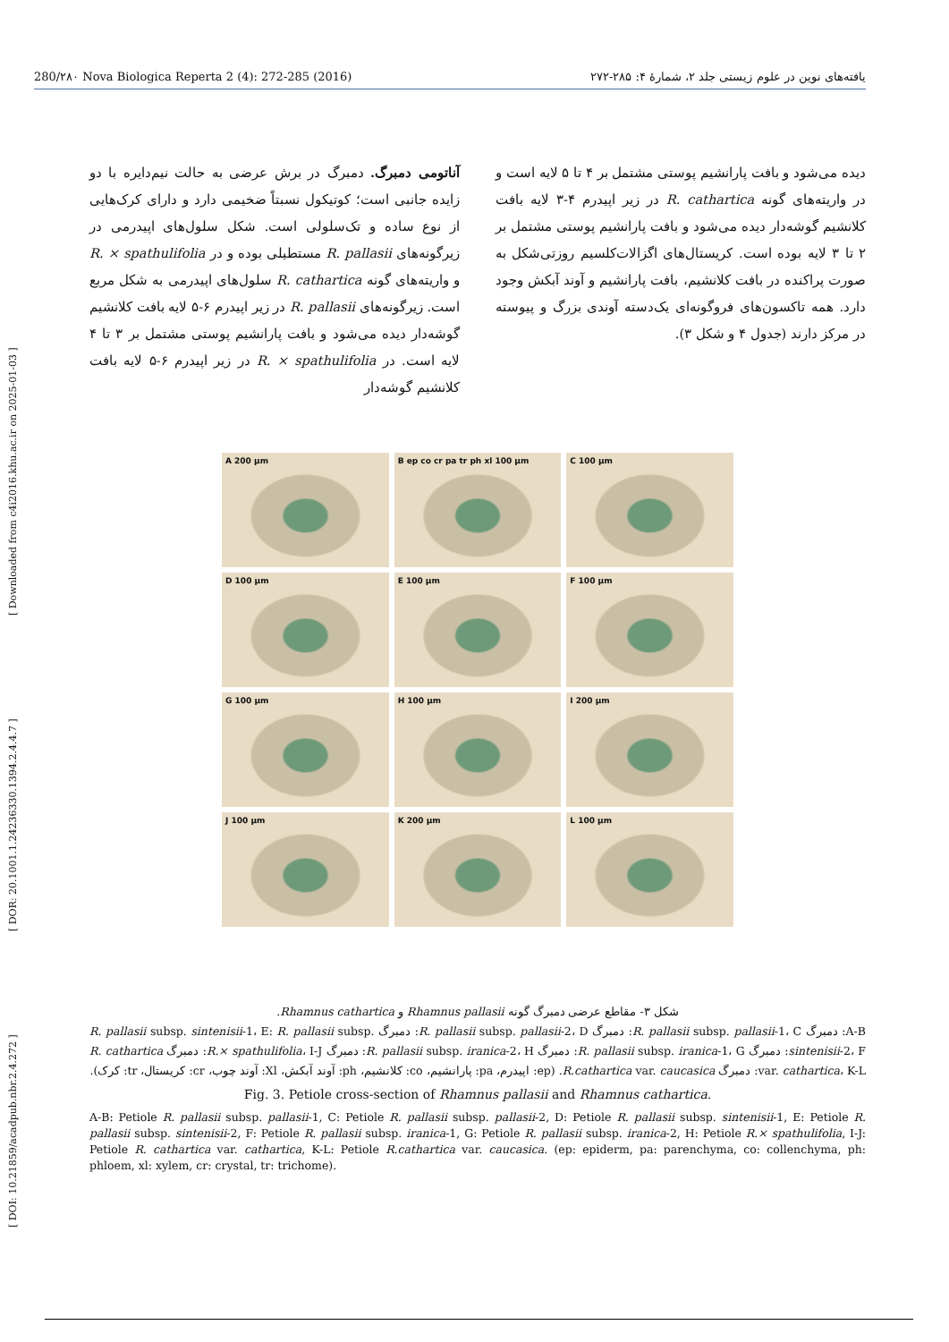[ DOI: 10.21859/acadpub.nbr.2.4.272 ] [ DOR: 20.1001.1.24236330.1394.2.4.4.7 ] [ Downloaded from c4i2016.khu.ac.ir on 2025-01-03 ]
280/۲۸۰ Nova Biologica Reperta 2 (4): 272-285 (2016) یافته‌های نوین در علوم زیستی جلد ۲، شمارهٔ ۴: ۲۸۵-۲۷۲
آناتومی دمبرگ. دمبرگ در برش عرضی به حالت نیم‌دایره با دو زایده جانبی است؛ کوتیکول نسبتاً ضخیمی دارد و دارای کرک‌هایی از نوع ساده و تک‌سلولی است. شکل سلول‌های اپیدرمی در زیرگونه‌های R. pallasii مستطیلی بوده و در R. × spathulifolia و واریته‌های گونه R. cathartica سلول‌های اپیدرمی به شکل مربع است. زیرگونه‌های R. pallasii در زیر اپیدرم ۶-۵ لایه بافت کلانشیم گوشه‌دار دیده می‌شود و بافت پارانشیم پوستی مشتمل بر ۳ تا ۴ لایه است. در R. × spathulifolia در زیر اپیدرم ۶-۵ لایه بافت کلانشیم گوشه‌دار
دیده می‌شود و بافت پارانشیم پوستی مشتمل بر ۴ تا ۵ لایه است و در واریته‌های گونه R. cathartica در زیر اپیدرم ۴-۳ لایه بافت کلانشیم گوشه‌دار دیده می‌شود و بافت پارانشیم پوستی مشتمل بر ۲ تا ۳ لایه بوده است. کریستال‌های اگزالات‌کلسیم روزتی‌شکل به صورت پراکنده در بافت کلانشیم، بافت پارانشیم و آوند آبکش وجود دارد. همه تاکسون‌های فروگونه‌ای یک‌دسته آوندی بزرگ و پیوسته در مرکز دارند (جدول ۴ و شکل ۳).
A 200 µm
B ep co cr pa tr ph xl 100 µm
C 100 µm
D 100 µm
E 100 µm
F 100 µm
G 100 µm
H 100 µm
I 200 µm
J 100 µm
K 200 µm
L 100 µm
شکل ۳- مقاطع عرضی دمبرگ گونه Rhamnus pallasii و Rhamnus cathartica.
A-B: دمبرگ R. pallasii subsp. pallasii-1، C: دمبرگ R. pallasii subsp. pallasii-2، D: دمبرگ R. pallasii subsp. sintenisii-1، E: R. pallasii subsp. sintenisii-2، F: دمبرگ R. pallasii subsp. iranica-1، G: دمبرگ R. pallasii subsp. iranica-2، H: دمبرگ R.× spathulifolia، I-J: دمبرگ R. cathartica var. cathartica، K-L: دمبرگ R.cathartica var. caucasica. (ep: اپیدرم، pa: پارانشیم، co: کلانشیم، ph: آوند آبکش، Xl: آوند چوب، cr: کریستال، tr: کرک).
Fig. 3. Petiole cross-section of Rhamnus pallasii and Rhamnus cathartica.
A-B: Petiole R. pallasii subsp. pallasii-1, C: Petiole R. pallasii subsp. pallasii-2, D: Petiole R. pallasii subsp. sintenisii-1, E: Petiole R. pallasii subsp. sintenisii-2, F: Petiole R. pallasii subsp. iranica-1, G: Petiole R. pallasii subsp. iranica-2, H: Petiole R.× spathulifolia, I-J: Petiole R. cathartica var. cathartica, K-L: Petiole R.cathartica var. caucasica. (ep: epiderm, pa: parenchyma, co: collenchyma, ph: phloem, xl: xylem, cr: crystal, tr: trichome).